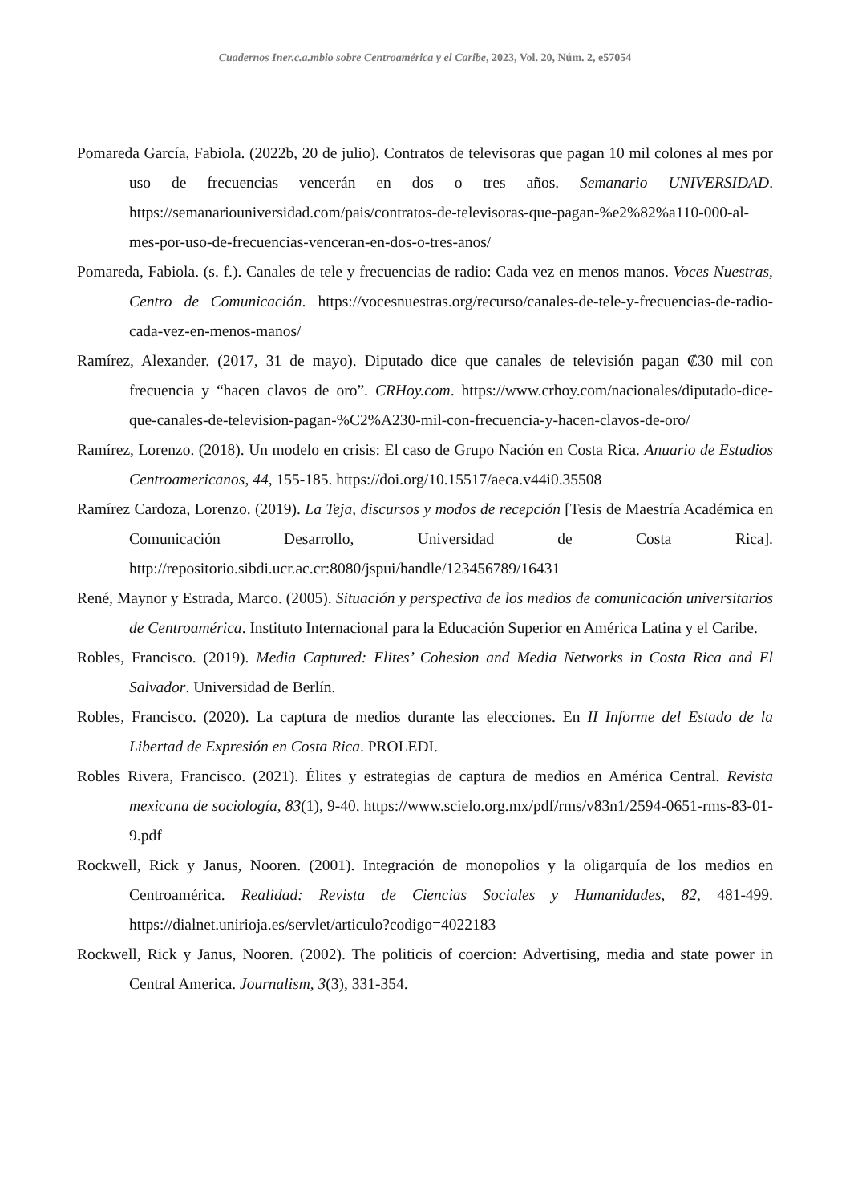Cuadernos Iner.c.a.mbio sobre Centroamérica y el Caribe, 2023, Vol. 20, Núm. 2, e57054
Pomareda García, Fabiola. (2022b, 20 de julio). Contratos de televisoras que pagan 10 mil colones al mes por uso de frecuencias vencerán en dos o tres años. Semanario UNIVERSIDAD. https://semanariouniversidad.com/pais/contratos-de-televisoras-que-pagan-%e2%82%a110-000-al-mes-por-uso-de-frecuencias-venceran-en-dos-o-tres-anos/
Pomareda, Fabiola. (s. f.). Canales de tele y frecuencias de radio: Cada vez en menos manos. Voces Nuestras, Centro de Comunicación. https://vocesnuestras.org/recurso/canales-de-tele-y-frecuencias-de-radio-cada-vez-en-menos-manos/
Ramírez, Alexander. (2017, 31 de mayo). Diputado dice que canales de televisión pagan ₡30 mil con frecuencia y “hacen clavos de oro”. CRHoy.com. https://www.crhoy.com/nacionales/diputado-dice-que-canales-de-television-pagan-%C2%A230-mil-con-frecuencia-y-hacen-clavos-de-oro/
Ramírez, Lorenzo. (2018). Un modelo en crisis: El caso de Grupo Nación en Costa Rica. Anuario de Estudios Centroamericanos, 44, 155-185. https://doi.org/10.15517/aeca.v44i0.35508
Ramírez Cardoza, Lorenzo. (2019). La Teja, discursos y modos de recepción [Tesis de Maestría Académica en Comunicación Desarrollo, Universidad de Costa Rica]. http://repositorio.sibdi.ucr.ac.cr:8080/jspui/handle/123456789/16431
René, Maynor y Estrada, Marco. (2005). Situación y perspectiva de los medios de comunicación universitarios de Centroamérica. Instituto Internacional para la Educación Superior en América Latina y el Caribe.
Robles, Francisco. (2019). Media Captured: Elites’ Cohesion and Media Networks in Costa Rica and El Salvador. Universidad de Berlín.
Robles, Francisco. (2020). La captura de medios durante las elecciones. En II Informe del Estado de la Libertad de Expresión en Costa Rica. PROLEDI.
Robles Rivera, Francisco. (2021). Élites y estrategias de captura de medios en América Central. Revista mexicana de sociología, 83(1), 9-40. https://www.scielo.org.mx/pdf/rms/v83n1/2594-0651-rms-83-01-9.pdf
Rockwell, Rick y Janus, Nooren. (2001). Integración de monopolios y la oligarquía de los medios en Centroamérica. Realidad: Revista de Ciencias Sociales y Humanidades, 82, 481-499. https://dialnet.unirioja.es/servlet/articulo?codigo=4022183
Rockwell, Rick y Janus, Nooren. (2002). The politicis of coercion: Advertising, media and state power in Central America. Journalism, 3(3), 331-354.